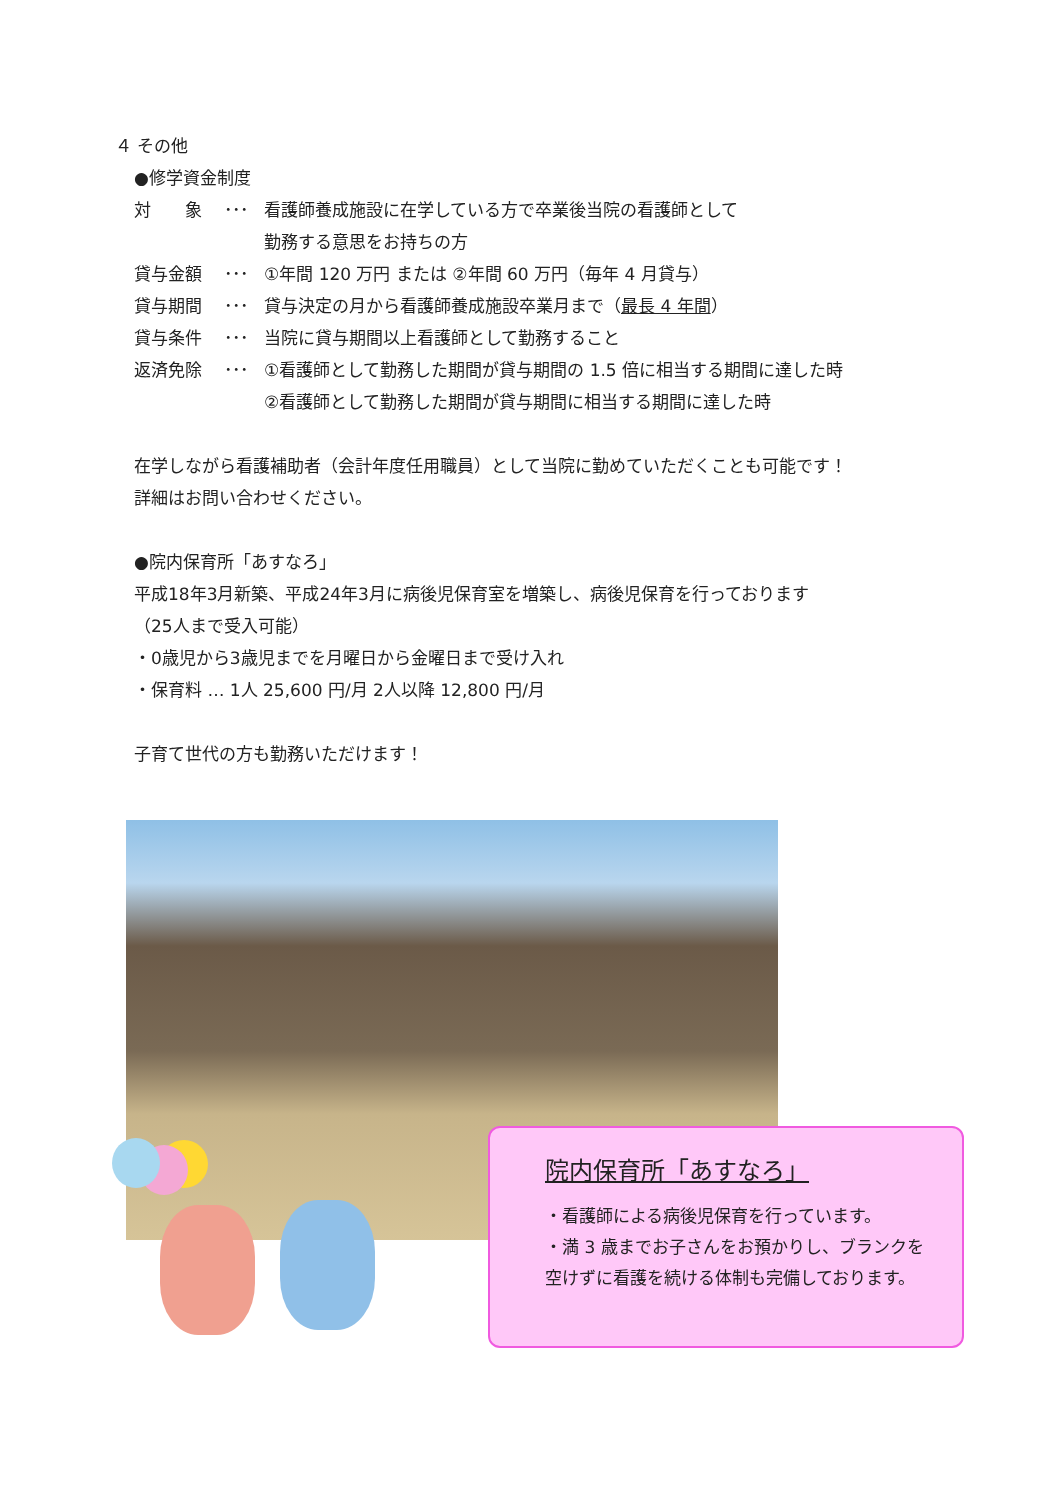４ その他
●修学資金制度
対　　象 ･･･ 看護師養成施設に在学している方で卒業後当院の看護師として
勤務する意思をお持ちの方
貸与金額 ･･･ ①年間 120 万円 または ②年間 60 万円（毎年 4 月貸与）
貸与期間 ･･･ 貸与決定の月から看護師養成施設卒業月まで（最長 4 年間）
貸与条件 ･･･ 当院に貸与期間以上看護師として勤務すること
返済免除 ･･･ ①看護師として勤務した期間が貸与期間の 1.5 倍に相当する期間に達した時
②看護師として勤務した期間が貸与期間に相当する期間に達した時
在学しながら看護補助者（会計年度任用職員）として当院に勤めていただくことも可能です！
詳細はお問い合わせください。
●院内保育所「あすなろ」
平成18年3月新築、平成24年3月に病後児保育室を増築し、病後児保育を行っております
（25人まで受入可能）
・0歳児から3歳児までを月曜日から金曜日まで受け入れ
・保育料 … 1人 25,600 円/月 2人以降 12,800 円/月
子育て世代の方も勤務いただけます！
院内保育所「あすなろ」
・看護師による病後児保育を行っています。
・満 3 歳までお子さんをお預かりし、ブランクを
空けずに看護を続ける体制も完備しております。